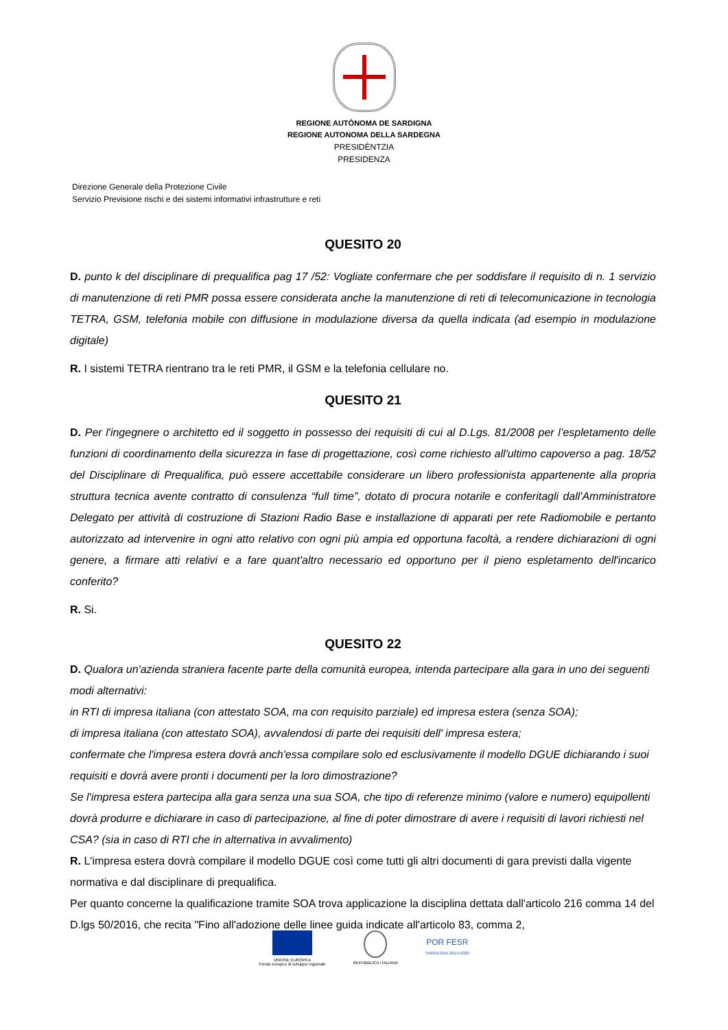REGIONE AUTÒNOMA DE SARDIGNA
REGIONE AUTONOMA DELLA SARDEGNA
PRESIDÈNTZIA
PRESIDENZA
Direzione Generale della Protezione Civile
Servizio Previsione rischi e dei sistemi informativi infrastrutture e reti
QUESITO 20
D. punto k del disciplinare di prequalifica pag 17 /52: Vogliate confermare che per soddisfare il requisito di n. 1 servizio di manutenzione di reti PMR possa essere considerata anche la manutenzione di reti di telecomunicazione in tecnologia TETRA, GSM, telefonia mobile con diffusione in modulazione diversa da quella indicata (ad esempio in modulazione digitale)
R. I sistemi TETRA rientrano tra le reti PMR, il GSM e la telefonia cellulare no.
QUESITO 21
D. Per l'ingegnere o architetto ed il soggetto in possesso dei requisiti di cui al D.Lgs. 81/2008 per l’espletamento delle funzioni di coordinamento della sicurezza in fase di progettazione, così come richiesto all'ultimo capoverso a pag. 18/52 del Disciplinare di Prequalifica, può essere accettabile considerare un libero professionista appartenente alla propria struttura tecnica avente contratto di consulenza “full time”, dotato di procura notarile e conferitagli dall'Amministratore Delegato per attività di costruzione di Stazioni Radio Base e installazione di apparati per rete Radiomobile e pertanto autorizzato ad intervenire in ogni atto relativo con ogni più ampia ed opportuna facoltà, a rendere dichiarazioni di ogni genere, a firmare atti relativi e a fare quant'altro necessario ed opportuno per il pieno espletamento dell'incarico conferito?
R. Si.
QUESITO 22
D. Qualora un'azienda straniera facente parte della comunità europea, intenda partecipare alla gara in uno dei seguenti modi alternativi:
in RTI di impresa italiana (con attestato SOA, ma con requisito parziale) ed impresa estera (senza SOA);
di impresa italiana (con attestato SOA), avvalendosi di parte dei requisiti dell' impresa estera;
confermate che l'impresa estera dovrà anch'essa compilare solo ed esclusivamente il modello DGUE dichiarando i suoi requisiti e dovrà avere pronti i documenti per la loro dimostrazione?
Se l'impresa estera partecipa alla gara senza una sua SOA, che tipo di referenze minimo (valore e numero) equipollenti dovrà produrre e dichiarare in caso di partecipazione, al fine di poter dimostrare di avere i requisiti di lavori richiesti nel CSA? (sia in caso di RTI che in alternativa in avvalimento)
R. L'impresa estera dovrà compilare il modello DGUE così come tutti gli altri documenti di gara previsti dalla vigente normativa e dal disciplinare di prequalifica.
Per quanto concerne la qualificazione tramite SOA trova applicazione la disciplina dettata dall'articolo 216 comma 14 del D.lgs 50/2016, che recita "Fino all'adozione delle linee guida indicate all'articolo 83, comma 2,
UNIONE EUROPEA
Fondo europeo di sviluppo regionale
REPUBBLICA ITALIANA
POR FESR
SARDEGNA 2014-2020